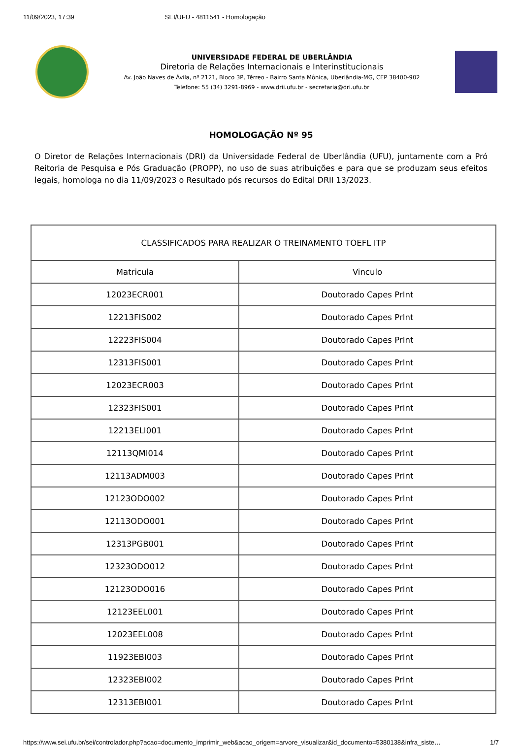11/09/2023, 17:39 SEI/UFU - 4811541 - Homologação
UNIVERSIDADE FEDERAL DE UBERLÂNDIA
Diretoria de Relações Internacionais e Interinstitucionais
Av. João Naves de Ávila, nº 2121, Bloco 3P, Térreo - Bairro Santa Mônica, Uberlândia-MG, CEP 38400-902
Telefone: 55 (34) 3291-8969 - www.drii.ufu.br - secretaria@dri.ufu.br
HOMOLOGAÇÃO Nº 95
O Diretor de Relações Internacionais (DRI) da Universidade Federal de Uberlândia (UFU), juntamente com a Pró Reitoria de Pesquisa e Pós Graduação (PROPP), no uso de suas atribuições e para que se produzam seus efeitos legais, homologa no dia 11/09/2023 o Resultado pós recursos do Edital DRII 13/2023.
| CLASSIFICADOS PARA REALIZAR O TREINAMENTO TOEFL ITP | |
| --- | --- |
| Matricula | Vinculo |
| 12023ECR001 | Doutorado Capes PrInt |
| 12213FIS002 | Doutorado Capes PrInt |
| 12223FIS004 | Doutorado Capes PrInt |
| 12313FIS001 | Doutorado Capes PrInt |
| 12023ECR003 | Doutorado Capes PrInt |
| 12323FIS001 | Doutorado Capes PrInt |
| 12213ELI001 | Doutorado Capes PrInt |
| 12113QMI014 | Doutorado Capes PrInt |
| 12113ADM003 | Doutorado Capes PrInt |
| 12123ODO002 | Doutorado Capes PrInt |
| 12113ODO001 | Doutorado Capes PrInt |
| 12313PGB001 | Doutorado Capes PrInt |
| 12323ODO012 | Doutorado Capes PrInt |
| 12123ODO016 | Doutorado Capes PrInt |
| 12123EEL001 | Doutorado Capes PrInt |
| 12023EEL008 | Doutorado Capes PrInt |
| 11923EBI003 | Doutorado Capes PrInt |
| 12323EBI002 | Doutorado Capes PrInt |
| 12313EBI001 | Doutorado Capes PrInt |
https://www.sei.ufu.br/sei/controlador.php?acao=documento_imprimir_web&acao_origem=arvore_visualizar&id_documento=5380138&infra_siste… 1/7